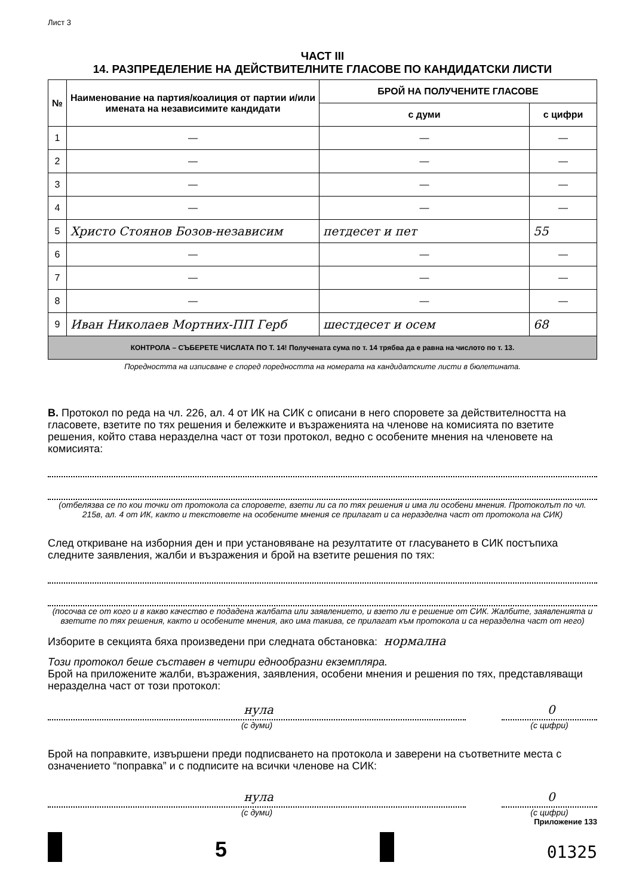Лист 3
ЧАСТ III
14. РАЗПРЕДЕЛЕНИЕ НА ДЕЙСТВИТЕЛНИТЕ ГЛАСОВЕ ПО КАНДИДАТСКИ ЛИСТИ
| № | Наименование на партия/коалиция от партии и/или имената на независимите кандидати | БРОЙ НА ПОЛУЧЕНИТЕ ГЛАСОВЕ | |
| --- | --- | --- | --- |
| | | с думи | с цифри |
| 1 | — | — | — |
| 2 | — | — | — |
| 3 | — | — | — |
| 4 | — | — | — |
| 5 | Христо Стоянов Бозов-независим | петдесет и пет | 55 |
| 6 | — | — | — |
| 7 | — | — | — |
| 8 | — | — | — |
| 9 | Иван Николаев Мортних-ПП Герб | шестдесет и осем | 68 |
| КОНТРОЛА – СЪБЕРЕТЕ ЧИСЛАТА ПО Т. 14! Получената сума по т. 14 трябва да е равна на числото по т. 13. | | | |
Поредността на изписване е според поредността на номерата на кандидатските листи в бюлетината.
В. Протокол по реда на чл. 226, ал. 4 от ИК на СИК с описани в него споровете за действителността на гласовете, взетите по тях решения и бележките и възраженията на членове на комисията по взетите решения, който става неразделна част от този протокол, ведно с особените мнения на членовете на комисията:
(отбелязва се по кои точки от протокола са споровете, взети ли са по тях решения и има ли особени мнения. Протоколът по чл. 215в, ал. 4 от ИК, както и текстовете на особените мнения се прилагат и са неразделна част от протокола на СИК)
След откриване на изборния ден и при установяване на резултатите от гласуването в СИК постъпиха следните заявления, жалби и възражения и брой на взетите решения по тях:
(посочва се от кого и в какво качество е подадена жалбата или заявлението, и взето ли е решение от СИК. Жалбите, заявленията и взетите по тях решения, както и особените мнения, ако има такива, се прилагат към протокола и са неразделна част от него)
Изборите в секцията бяха произведени при следната обстановка: нормална
Този протокол беше съставен в четири еднообразни екземпляра.
Брой на приложените жалби, възражения, заявления, особени мнения и решения по тях, представляващи неразделна част от този протокол:
нула
(с думи)
0
(с цифри)
Брой на поправките, извършени преди подписването на протокола и заверени на съответните места с означението “поправка” и с подписите на всички членове на СИК:
нула
(с думи)
0
(с цифри)
Приложение 133
5
01325